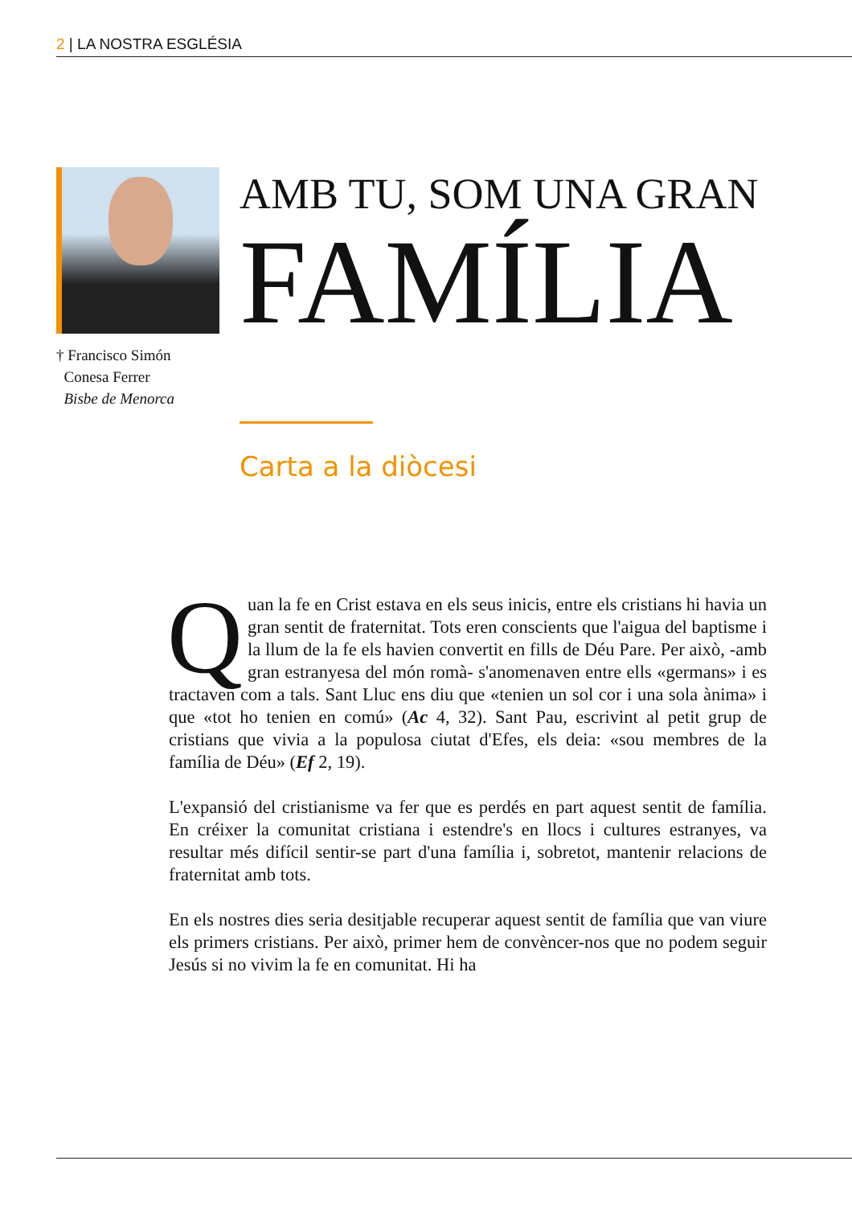2 | LA NOSTRA ESGLÉSIA
† Francisco Simón
Conesa Ferrer
Bisbe de Menorca
AMB TU, SOM UNA GRAN
FAMÍLIA
Carta a la diòcesi
Quan la fe en Crist estava en els seus inicis, entre els cristians hi havia un gran sentit de fraternitat. Tots eren conscients que l'aigua del baptisme i la llum de la fe els havien convertit en fills de Déu Pare. Per això, -amb gran estranyesa del món romà- s'anomenaven entre ells «germans» i es tractaven com a tals. Sant Lluc ens diu que «tenien un sol cor i una sola ànima» i que «tot ho tenien en comú» (Ac 4, 32). Sant Pau, escrivint al petit grup de cristians que vivia a la populosa ciutat d'Efes, els deia: «sou membres de la família de Déu» (Ef 2, 19).
L'expansió del cristianisme va fer que es perdés en part aquest sentit de família. En créixer la comunitat cristiana i estendre's en llocs i cultures estranyes, va resultar més difícil sentir-se part d'una família i, sobretot, mantenir relacions de fraternitat amb tots.
En els nostres dies seria desitjable recuperar aquest sentit de família que van viure els primers cristians. Per això, primer hem de convèncer-nos que no podem seguir Jesús si no vivim la fe en comunitat. Hi ha